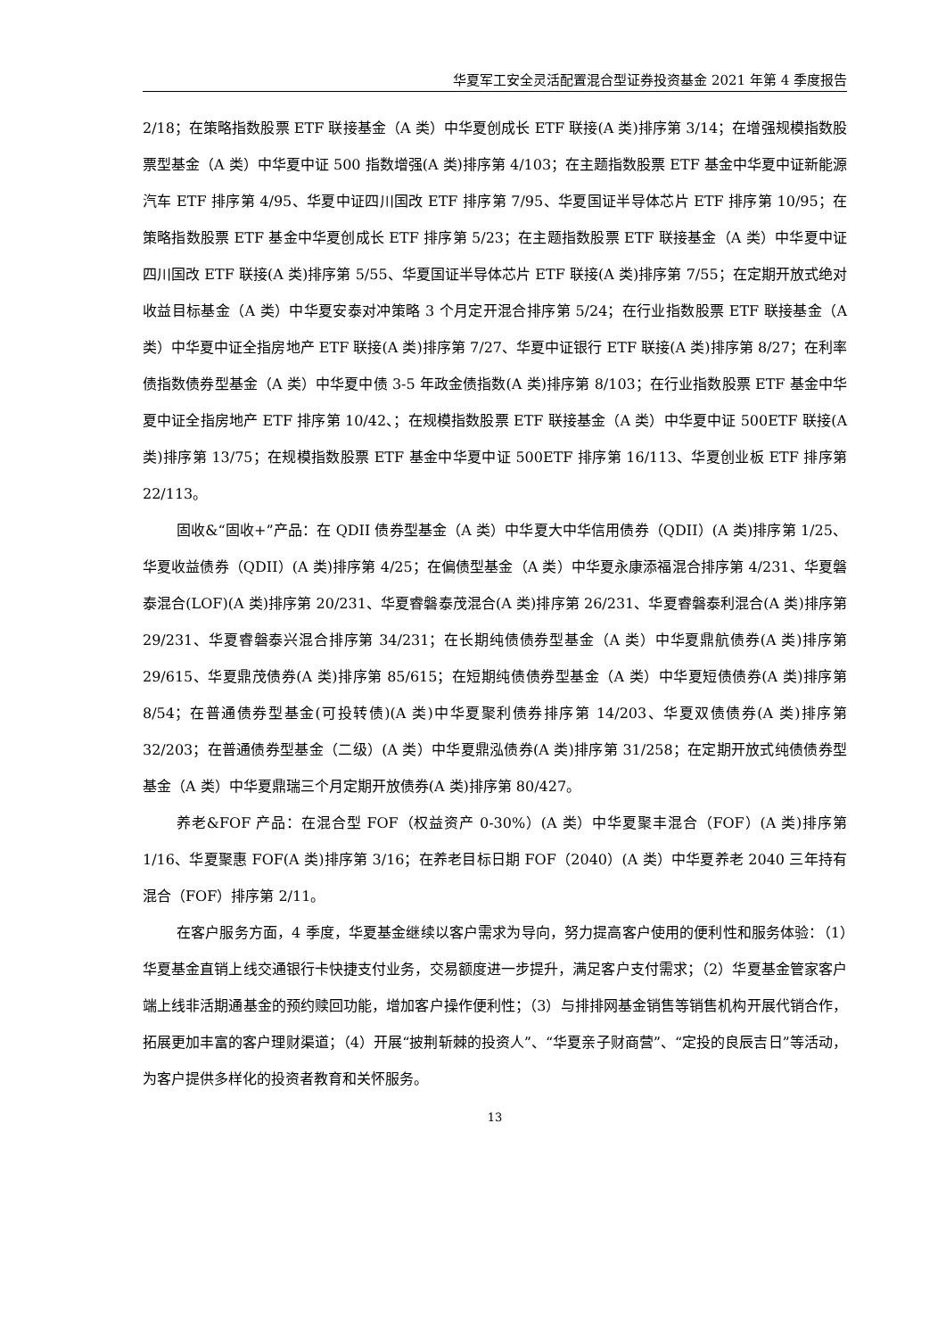华夏军工安全灵活配置混合型证券投资基金 2021 年第 4 季度报告
2/18；在策略指数股票 ETF 联接基金（A 类）中华夏创成长 ETF 联接(A 类)排序第 3/14；在增强规模指数股票型基金（A 类）中华夏中证 500 指数增强(A 类)排序第 4/103；在主题指数股票 ETF 基金中华夏中证新能源汽车 ETF 排序第 4/95、华夏中证四川国改 ETF 排序第 7/95、华夏国证半导体芯片 ETF 排序第 10/95；在策略指数股票 ETF 基金中华夏创成长 ETF 排序第 5/23；在主题指数股票 ETF 联接基金（A 类）中华夏中证四川国改 ETF 联接(A 类)排序第 5/55、华夏国证半导体芯片 ETF 联接(A 类)排序第 7/55；在定期开放式绝对收益目标基金（A 类）中华夏安泰对冲策略 3 个月定开混合排序第 5/24；在行业指数股票 ETF 联接基金（A 类）中华夏中证全指房地产 ETF 联接(A 类)排序第 7/27、华夏中证银行 ETF 联接(A 类)排序第 8/27；在利率债指数债券型基金（A 类）中华夏中债 3-5 年政金债指数(A 类)排序第 8/103；在行业指数股票 ETF 基金中华夏中证全指房地产 ETF 排序第 10/42、；在规模指数股票 ETF 联接基金（A 类）中华夏中证 500ETF 联接(A 类)排序第 13/75；在规模指数股票 ETF 基金中华夏中证 500ETF 排序第 16/113、华夏创业板 ETF 排序第 22/113。
固收&“固收+”产品：在 QDII 债券型基金（A 类）中华夏大中华信用债券（QDII）(A 类)排序第 1/25、华夏收益债券（QDII）(A 类)排序第 4/25；在偏债型基金（A 类）中华夏永康添福混合排序第 4/231、华夏磐泰混合(LOF)(A 类)排序第 20/231、华夏睿磐泰茂混合(A 类)排序第 26/231、华夏睿磐泰利混合(A 类)排序第 29/231、华夏睿磐泰兴混合排序第 34/231；在长期纯债债券型基金（A 类）中华夏鼎航债券(A 类)排序第 29/615、华夏鼎茂债券(A 类)排序第 85/615；在短期纯债债券型基金（A 类）中华夏短债债券(A 类)排序第 8/54；在普通债券型基金(可投转债)(A 类)中华夏聚利债券排序第 14/203、华夏双债债券(A 类)排序第 32/203；在普通债券型基金（二级）(A 类）中华夏鼎泓债券(A 类)排序第 31/258；在定期开放式纯债债券型基金（A 类）中华夏鼎瑞三个月定期开放债券(A 类)排序第 80/427。
养老&FOF 产品：在混合型 FOF（权益资产 0-30%）(A 类）中华夏聚丰混合（FOF）(A 类)排序第 1/16、华夏聚惠 FOF(A 类)排序第 3/16；在养老目标日期 FOF（2040）(A 类）中华夏养老 2040 三年持有混合（FOF）排序第 2/11。
在客户服务方面，4 季度，华夏基金继续以客户需求为导向，努力提高客户使用的便利性和服务体验：（1）华夏基金直销上线交通银行卡快捷支付业务，交易额度进一步提升，满足客户支付需求；（2）华夏基金管家客户端上线非活期通基金的预约赎回功能，增加客户操作便利性；（3）与排排网基金销售等销售机构开展代销合作，拓展更加丰富的客户理财渠道；（4）开展“披荆斩棘的投资人”、“华夏亲子财商营”、“定投的良辰吉日”等活动，为客户提供多样化的投资者教育和关怀服务。
13